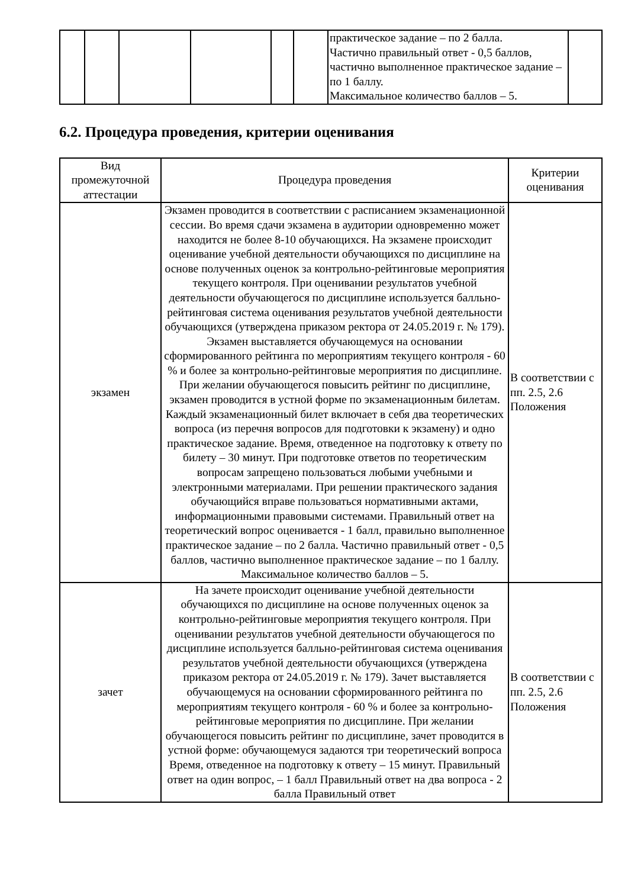| | | | | | | практическое задание – по 2 балла. Частично правильный ответ - 0,5 баллов, частично выполненное практическое задание – по 1 баллу. Максимальное количество баллов – 5. | |
6.2. Процедура проведения, критерии оценивания
| Вид промежуточной аттестации | Процедура проведения | Критерии оценивания |
| --- | --- | --- |
| экзамен | Экзамен проводится в соответствии с расписанием экзаменационной сессии. Во время сдачи экзамена в аудитории одновременно может находится не более 8-10 обучающихся. На экзамене происходит оценивание учебной деятельности обучающихся по дисциплине на основе полученных оценок за контрольно-рейтинговые мероприятия текущего контроля. При оценивании результатов учебной деятельности обучающегося по дисциплине используется балльно-рейтинговая система оценивания результатов учебной деятельности обучающихся (утверждена приказом ректора от 24.05.2019 г. № 179). Экзамен выставляется обучающемуся на основании сформированного рейтинга по мероприятиям текущего контроля - 60 % и более за контрольно-рейтинговые мероприятия по дисциплине. При желании обучающегося повысить рейтинг по дисциплине, экзамен проводится в устной форме по экзаменационным билетам. Каждый экзаменационный билет включает в себя два теоретических вопроса (из перечня вопросов для подготовки к экзамену) и одно практическое задание. Время, отведенное на подготовку к ответу по билету – 30 минут. При подготовке ответов по теоретическим вопросам запрещено пользоваться любыми учебными и электронными материалами. При решении практического задания обучающийся вправе пользоваться нормативными актами, информационными правовыми системами. Правильный ответ на теоретический вопрос оценивается - 1 балл, правильно выполненное практическое задание – по 2 балла. Частично правильный ответ - 0,5 баллов, частично выполненное практическое задание – по 1 баллу. Максимальное количество баллов – 5. | В соответствии с пп. 2.5, 2.6 Положения |
| зачет | На зачете происходит оценивание учебной деятельности обучающихся по дисциплине на основе полученных оценок за контрольно-рейтинговые мероприятия текущего контроля. При оценивании результатов учебной деятельности обучающегося по дисциплине используется балльно-рейтинговая система оценивания результатов учебной деятельности обучающихся (утверждена приказом ректора от 24.05.2019 г. № 179). Зачет выставляется обучающемуся на основании сформированного рейтинга по мероприятиям текущего контроля - 60 % и более за контрольно-рейтинговые мероприятия по дисциплине. При желании обучающегося повысить рейтинг по дисциплине, зачет проводится в устной форме: обучающемуся задаются три теоретический вопроса Время, отведенное на подготовку к ответу – 15 минут. Правильный ответ на один вопрос, – 1 балл Правильный ответ на два вопроса - 2 балла Правильный ответ | В соответствии с пп. 2.5, 2.6 Положения |